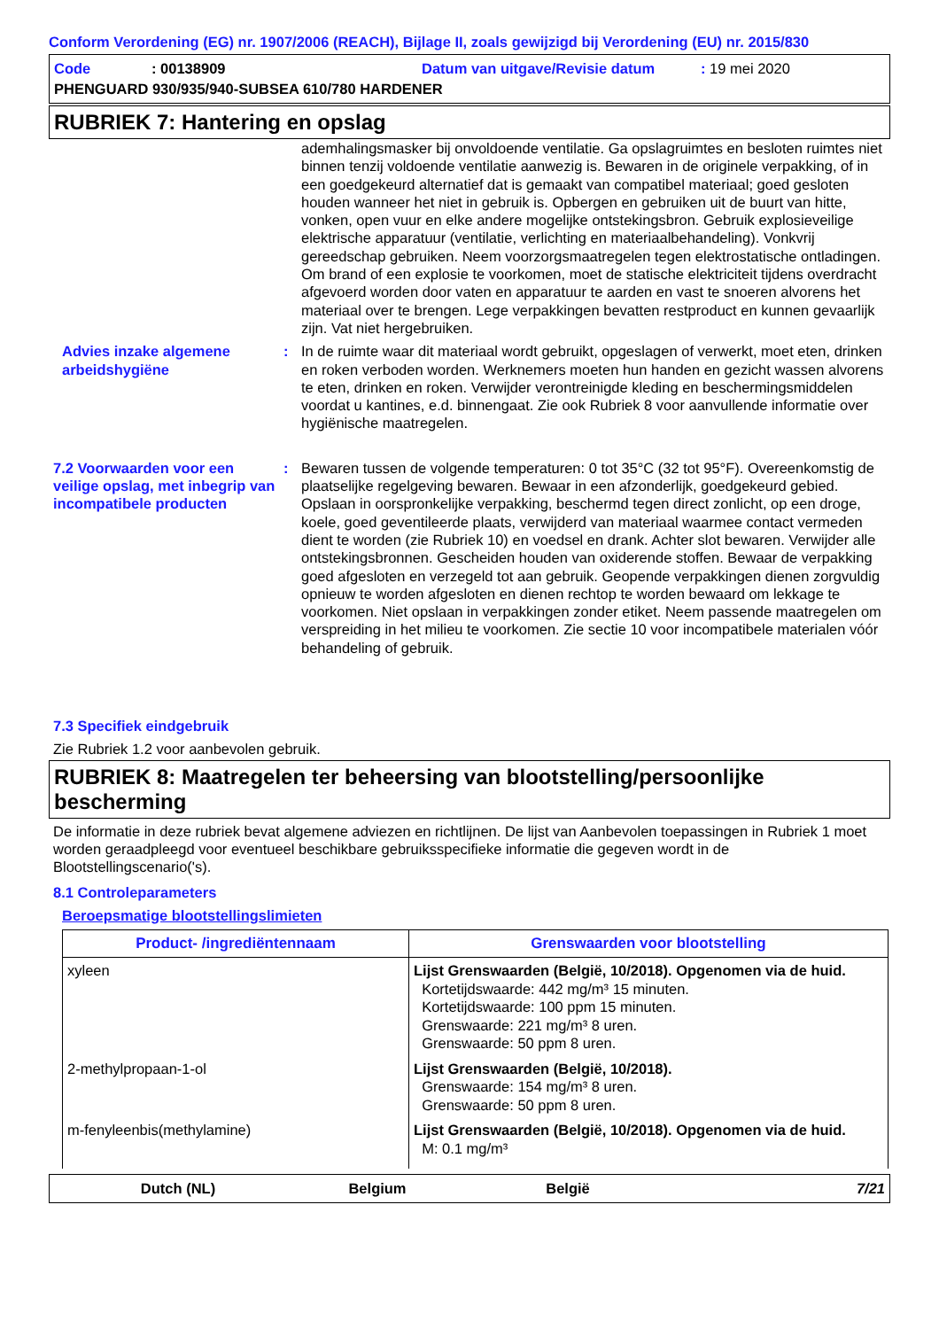Conform Verordening (EG) nr. 1907/2006 (REACH), Bijlage II, zoals gewijzigd bij Verordening (EU) nr. 2015/830
Code: 00138909 Datum van uitgave/Revisie datum: 19 mei 2020
PHENGUARD 930/935/940-SUBSEA 610/780 HARDENER
RUBRIEK 7: Hantering en opslag
ademhalingsmasker bij onvoldoende ventilatie. Ga opslagruimtes en besloten ruimtes niet binnen tenzij voldoende ventilatie aanwezig is. Bewaren in de originele verpakking, of in een goedgekeurd alternatief dat is gemaakt van compatibel materiaal; goed gesloten houden wanneer het niet in gebruik is. Opbergen en gebruiken uit de buurt van hitte, vonken, open vuur en elke andere mogelijke ontstekingsbron. Gebruik explosieveilige elektrische apparatuur (ventilatie, verlichting en materiaalbehandeling). Vonkvrij gereedschap gebruiken. Neem voorzorgsmaatregelen tegen elektrostatische ontladingen. Om brand of een explosie te voorkomen, moet de statische elektriciteit tijdens overdracht afgevoerd worden door vaten en apparatuur te aarden en vast te snoeren alvorens het materiaal over te brengen. Lege verpakkingen bevatten restproduct en kunnen gevaarlijk zijn. Vat niet hergebruiken.
Advies inzake algemene arbeidshygiëne
: In de ruimte waar dit materiaal wordt gebruikt, opgeslagen of verwerkt, moet eten, drinken en roken verboden worden. Werknemers moeten hun handen en gezicht wassen alvorens te eten, drinken en roken. Verwijder verontreinigde kleding en beschermingsmiddelen voordat u kantines, e.d. binnengaat. Zie ook Rubriek 8 voor aanvullende informatie over hygiënische maatregelen.
7.2 Voorwaarden voor een veilige opslag, met inbegrip van incompatibele producten
: Bewaren tussen de volgende temperaturen: 0 tot 35°C (32 tot 95°F). Overeenkomstig de plaatselijke regelgeving bewaren. Bewaar in een afzonderlijk, goedgekeurd gebied. Opslaan in oorspronkelijke verpakking, beschermd tegen direct zonlicht, op een droge, koele, goed geventileerde plaats, verwijderd van materiaal waarmee contact vermeden dient te worden (zie Rubriek 10) en voedsel en drank. Achter slot bewaren. Verwijder alle ontstekingsbronnen. Gescheiden houden van oxiderende stoffen. Bewaar de verpakking goed afgesloten en verzegeld tot aan gebruik. Geopende verpakkingen dienen zorgvuldig opnieuw te worden afgesloten en dienen rechtop te worden bewaard om lekkage te voorkomen. Niet opslaan in verpakkingen zonder etiket. Neem passende maatregelen om verspreiding in het milieu te voorkomen. Zie sectie 10 voor incompatibele materialen vóór behandeling of gebruik.
7.3 Specifiek eindgebruik
Zie Rubriek 1.2 voor aanbevolen gebruik.
RUBRIEK 8: Maatregelen ter beheersing van blootstelling/persoonlijke bescherming
De informatie in deze rubriek bevat algemene adviezen en richtlijnen. De lijst van Aanbevolen toepassingen in Rubriek 1 moet worden geraadpleegd voor eventueel beschikbare gebruiksspecifieke informatie die gegeven wordt in de Blootstellingscenario('s).
8.1 Controleparameters
Beroepsmatige blootstellingslimieten
| Product- /ingrediëntennaam | Grenswaarden voor blootstelling |
| --- | --- |
| xyleen | Lijst Grenswaarden (België, 10/2018). Opgenomen via de huid. Kortetijdswaarde: 442 mg/m³ 15 minuten. Kortetijdswaarde: 100 ppm 15 minuten. Grenswaarde: 221 mg/m³ 8 uren. Grenswaarde: 50 ppm 8 uren. |
| 2-methylpropaan-1-ol | Lijst Grenswaarden (België, 10/2018). Grenswaarde: 154 mg/m³ 8 uren. Grenswaarde: 50 ppm 8 uren. |
| m-fenyleenbis(methylamine) | Lijst Grenswaarden (België, 10/2018). Opgenomen via de huid. M: 0.1 mg/m³ |
Dutch (NL) Belgium België 7/21